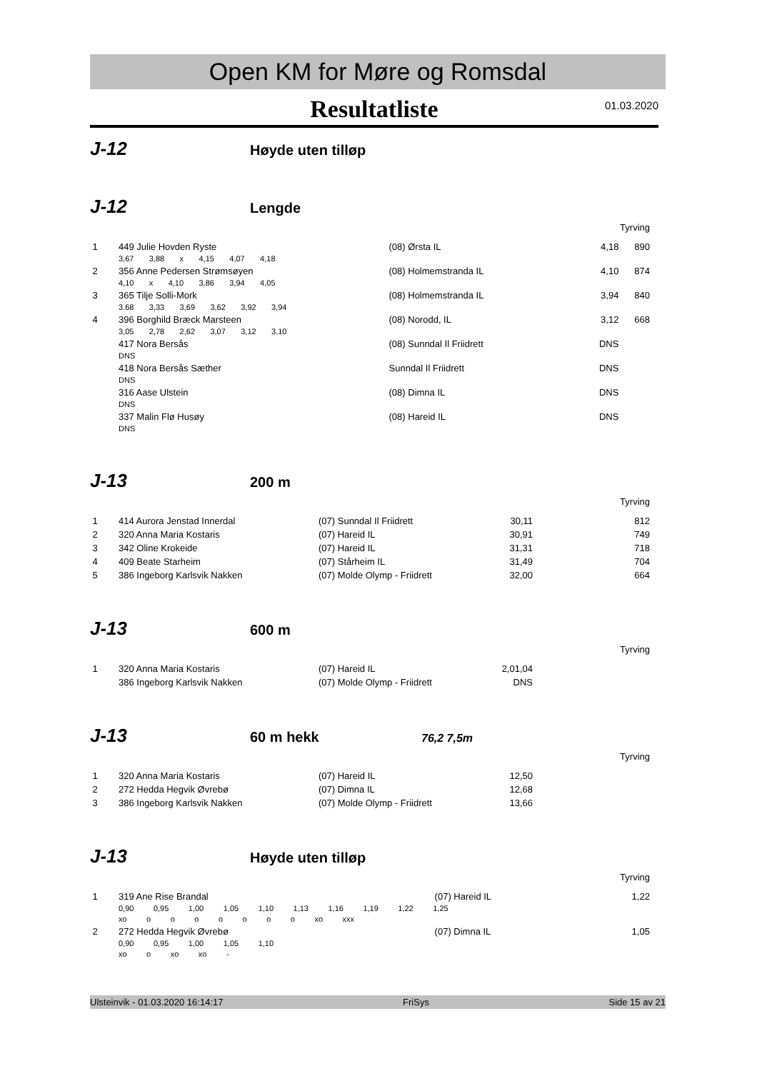Open KM for Møre og Romsdal
Resultatliste
01.03.2020
J-12
Høyde uten tilløp
J-12
Lengde
Tyrving
| 1 | 449 Julie Hovden Ryste | (08) Ørsta IL | 4,18 | 890 |
| | 3,67 3,88 x 4,15 4,07 4,18 | | | |
| 2 | 356 Anne Pedersen Strømsøyen | (08) Holmemstranda IL | 4,10 | 874 |
| | 4,10 x 4,10 3,86 3,94 4,05 | | | |
| 3 | 365 Tilje Solli-Mork | (08) Holmemstranda IL | 3,94 | 840 |
| | 3.68 3,33 3,69 3,62 3,92 3,94 | | | |
| 4 | 396 Borghild Bræck Marsteen | (08) Norodd, IL | 3,12 | 668 |
| | 3,05 2,78 2,62 3,07 3,12 3,10 | | | |
| | 417 Nora Bersås | (08) Sunndal Il Friidrett | DNS | |
| | DNS | | | |
| | 418 Nora Bersås Sæther | Sunndal Il Friidrett | DNS | |
| | DNS | | | |
| | 316 Aase Ulstein | (08) Dimna IL | DNS | |
| | DNS | | | |
| | 337 Malin Flø Husøy | (08) Hareid IL | DNS | |
| | DNS | | | |
J-13
200 m
Tyrving
| 1 | 414 Aurora Jenstad Innerdal | (07) Sunndal Il Friidrett | 30,11 | 812 |
| 2 | 320 Anna Maria Kostaris | (07) Hareid IL | 30,91 | 749 |
| 3 | 342 Oline Krokeide | (07) Hareid IL | 31,31 | 718 |
| 4 | 409 Beate Starheim | (07) Stårheim IL | 31,49 | 704 |
| 5 | 386 Ingeborg Karlsvik Nakken | (07) Molde Olymp - Friidrett | 32,00 | 664 |
J-13
600 m
Tyrving
| 1 | 320 Anna Maria Kostaris | (07) Hareid IL | 2,01,04 | |
| | 386 Ingeborg Karlsvik Nakken | (07) Molde Olymp - Friidrett | DNS | |
J-13
60 m hekk
76,2 7,5m
Tyrving
| 1 | 320 Anna Maria Kostaris | (07) Hareid IL | 12,50 | |
| 2 | 272 Hedda Hegvik Øvrebø | (07) Dimna IL | 12,68 | |
| 3 | 386 Ingeborg Karlsvik Nakken | (07) Molde Olymp - Friidrett | 13,66 | |
J-13
Høyde uten tilløp
Tyrving
| 1 | 319 Ane Rise Brandal | (07) Hareid IL | 1,22 | |
| | 0,90 0,95 1,00 1,05 1,10 1,13 1,16 1,19 1,22 1,25 xo o o o o o o o xo xxx | | | |
| 2 | 272 Hedda Hegvik Øvrebø | (07) Dimna IL | 1,05 | |
| | 0,90 0,95 1,00 1,05 1,10 xo o xo xo - | | | |
Ulsteinvik - 01.03.2020 16:14:17 FriSys Side 15 av 21